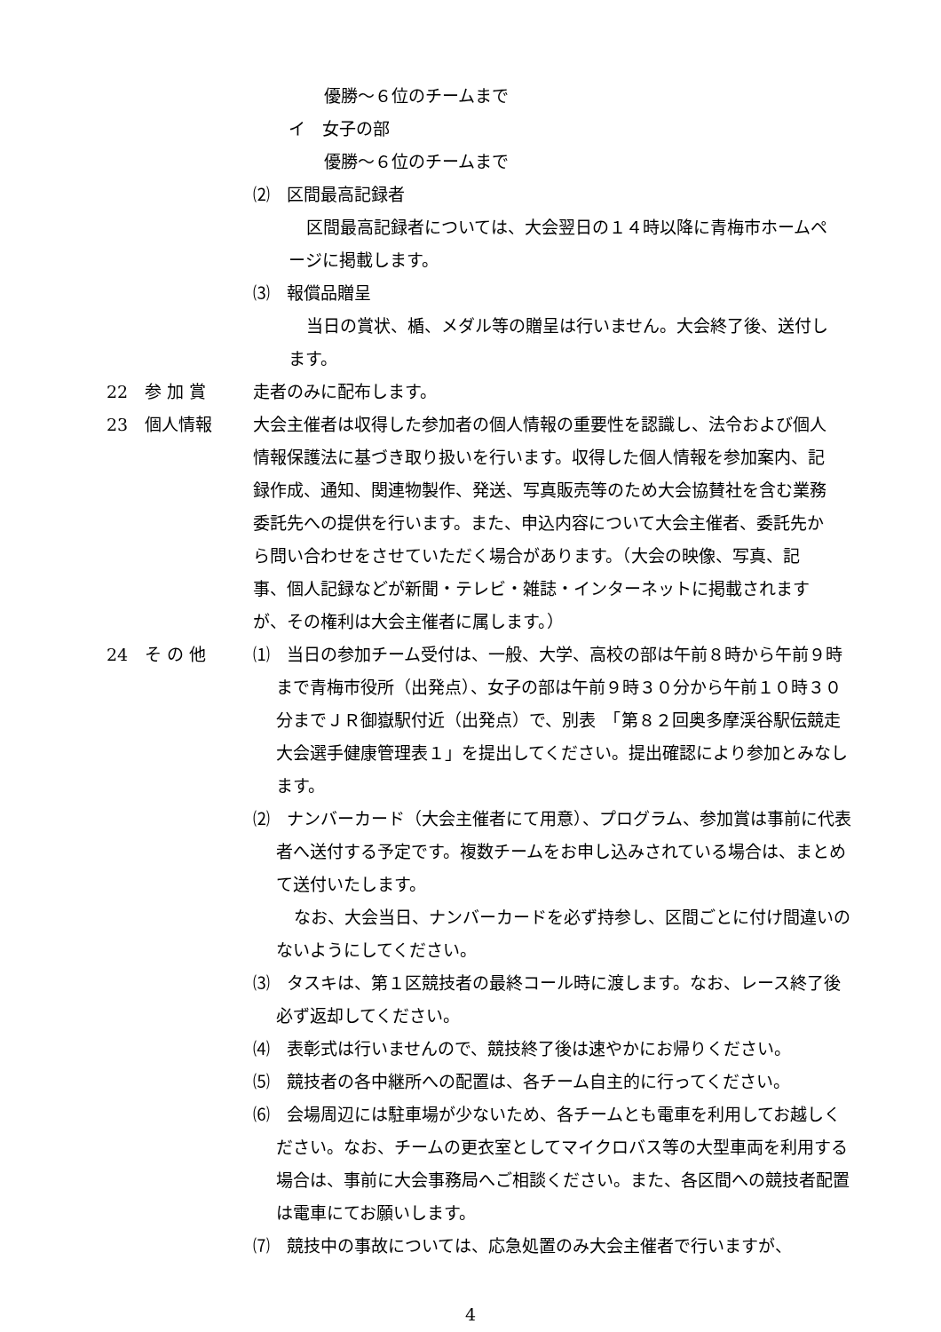優勝～６位のチームまで
イ　女子の部
優勝～６位のチームまで
⑵　区間最高記録者
区間最高記録者については、大会翌日の１４時以降に青梅市ホームページに掲載します。
⑶　報償品贈呈
当日の賞状、楯、メダル等の贈呈は行いません。大会終了後、送付します。
22　参 加 賞 走者のみに配布します。
23　個人情報 大会主催者は収得した参加者の個人情報の重要性を認識し、法令および個人情報保護法に基づき取り扱いを行います。収得した個人情報を参加案内、記録作成、通知、関連物製作、発送、写真販売等のため大会協賛社を含む業務委託先への提供を行います。また、申込内容について大会主催者、委託先から問い合わせをさせていただく場合があります。（大会の映像、写真、記事、個人記録などが新聞・テレビ・雑誌・インターネットに掲載されますが、その権利は大会主催者に属します。）
24　そ の 他 ⑴　当日の参加チーム受付は、一般、大学、高校の部は午前８時から午前９時まで青梅市役所（出発点）、女子の部は午前９時３０分から午前１０時３０分までＪＲ御嶽駅付近（出発点）で、別表　「第８２回奥多摩渓谷駅伝競走大会選手健康管理表１」を提出してください。提出確認により参加とみなします。
⑵　ナンバーカード（大会主催者にて用意）、プログラム、参加賞は事前に代表者へ送付する予定です。複数チームをお申し込みされている場合は、まとめて送付いたします。
なお、大会当日、ナンバーカードを必ず持参し、区間ごとに付け間違いのないようにしてください。
⑶　タスキは、第１区競技者の最終コール時に渡します。なお、レース終了後必ず返却してください。
⑷　表彰式は行いませんので、競技終了後は速やかにお帰りください。
⑸　競技者の各中継所への配置は、各チーム自主的に行ってください。
⑹　会場周辺には駐車場が少ないため、各チームとも電車を利用してお越しください。なお、チームの更衣室としてマイクロバス等の大型車両を利用する場合は、事前に大会事務局へご相談ください。また、各区間への競技者配置は電車にてお願いします。
⑺　競技中の事故については、応急処置のみ大会主催者で行いますが、
4